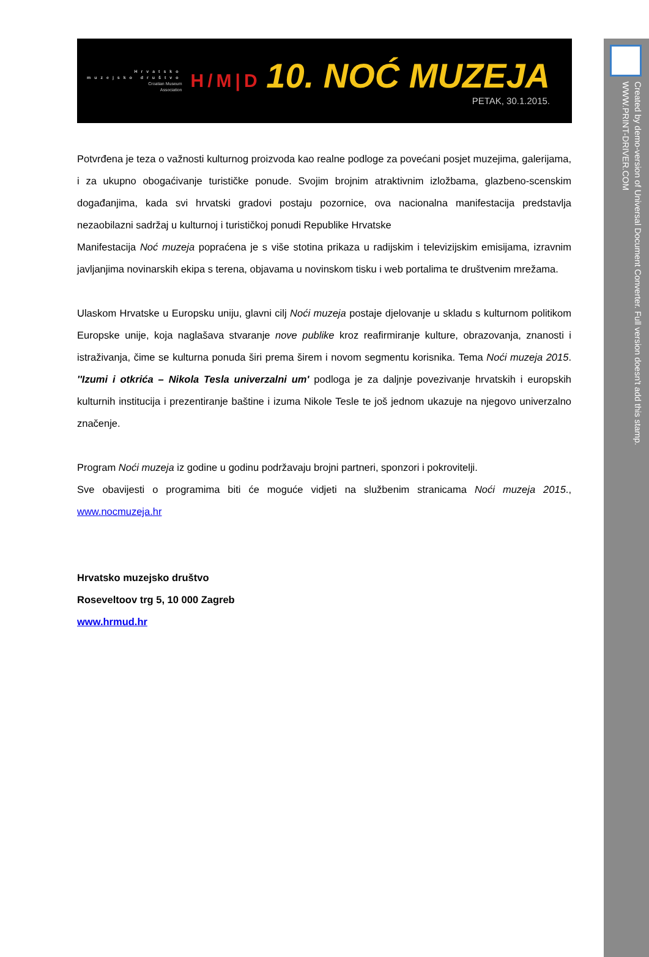Created by demo-version of Universal Document Converter. Full version doesn't add this stamp.
WWW.PRINT-DRIVER.COM
Hrvatsko
muzejsko društvo
Croatian Museum
Association
H/M|D
10. NOĆ MUZEJA
PETAK, 30.1.2015.
Potvrđena je teza o važnosti kulturnog proizvoda kao realne podloge za povećani posjet muzejima, galerijama, i za ukupno obogaćivanje turističke ponude. Svojim brojnim atraktivnim izložbama, glazbeno-scenskim događanjima, kada svi hrvatski gradovi postaju pozornice, ova nacionalna manifestacija predstavlja nezaobilazni sadržaj u kulturnoj i turističkoj ponudi Republike Hrvatske
Manifestacija Noć muzeja popraćena je s više stotina prikaza u radijskim i televizijskim emisijama, izravnim javljanjima novinarskih ekipa s terena, objavama u novinskom tisku i web portalima te društvenim mrežama.
Ulaskom Hrvatske u Europsku uniju, glavni cilj Noći muzeja postaje djelovanje u skladu s kulturnom politikom Europske unije, koja naglašava stvaranje nove publike kroz reafirmiranje kulture, obrazovanja, znanosti i istraživanja, čime se kulturna ponuda širi prema širem i novom segmentu korisnika. Tema Noći muzeja 2015. ''Izumi i otkrića – Nikola Tesla univerzalni um' podloga je za daljnje povezivanje hrvatskih i europskih kulturnih institucija i prezentiranje baštine i izuma Nikole Tesle te još jednom ukazuje na njegovo univerzalno značenje.
Program Noći muzeja iz godine u godinu podržavaju brojni partneri, sponzori i pokrovitelji.
Sve obavijesti o programima biti će moguće vidjeti na službenim stranicama Noći muzeja 2015., www.nocmuzeja.hr
Hrvatsko muzejsko društvo
Roseveltoov trg 5, 10 000 Zagreb
www.hrmud.hr